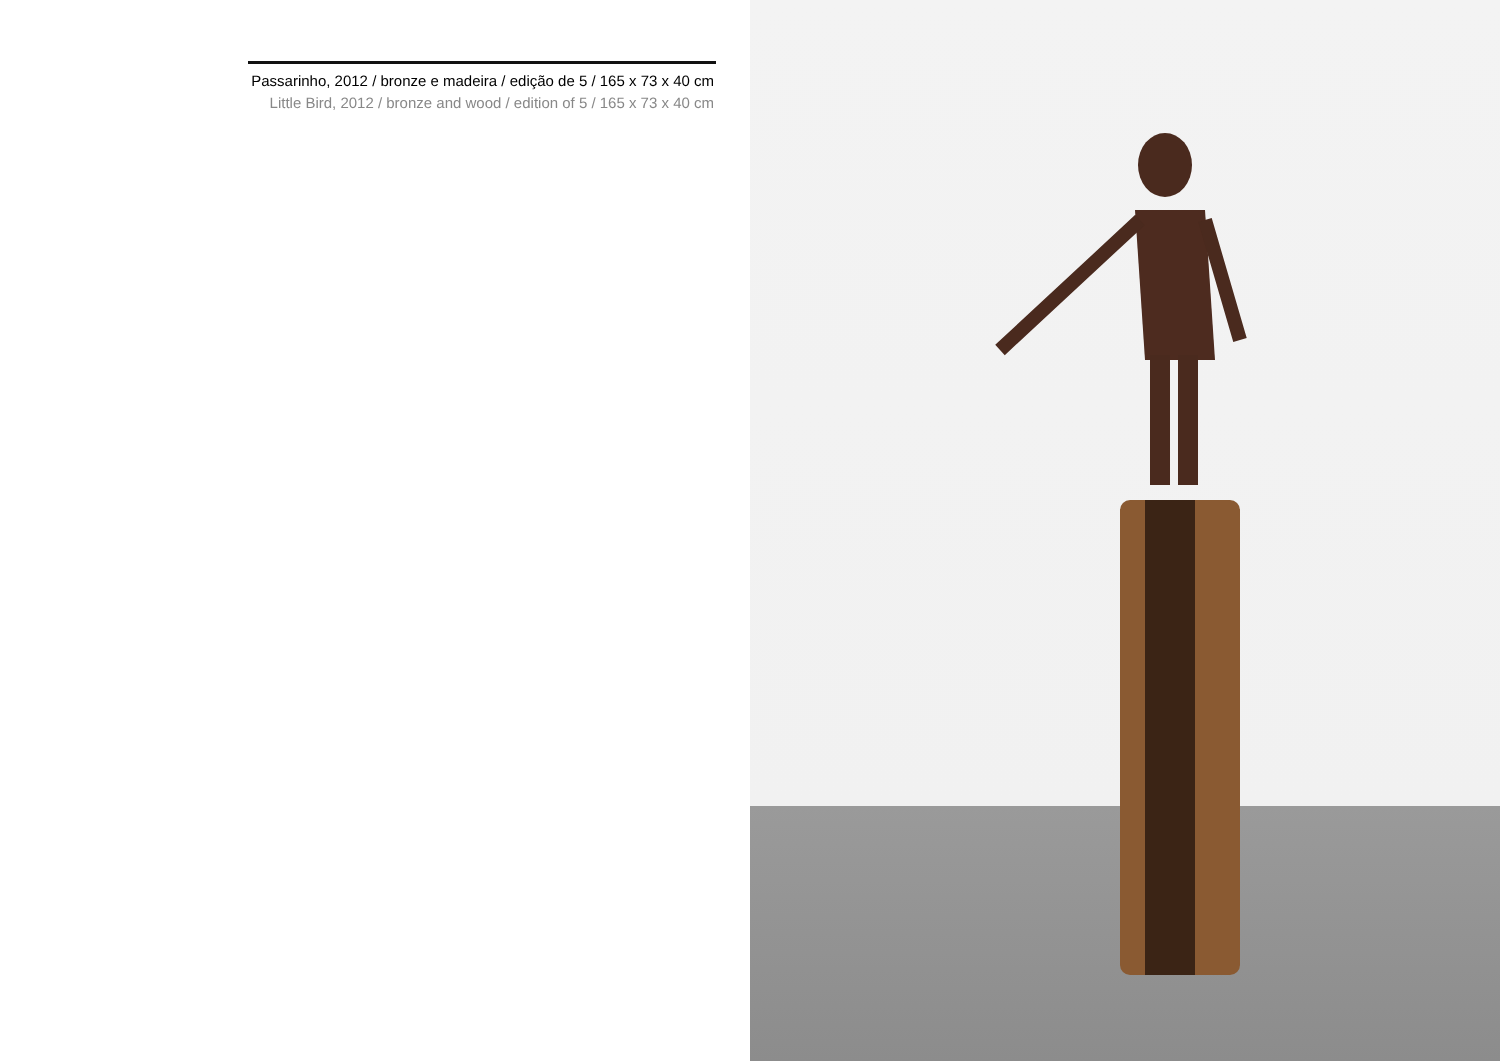Passarinho, 2012 / bronze e madeira / edição de 5 / 165 x 73 x 40 cm
Little Bird, 2012 / bronze and wood / edition of 5 / 165 x 73 x 40 cm